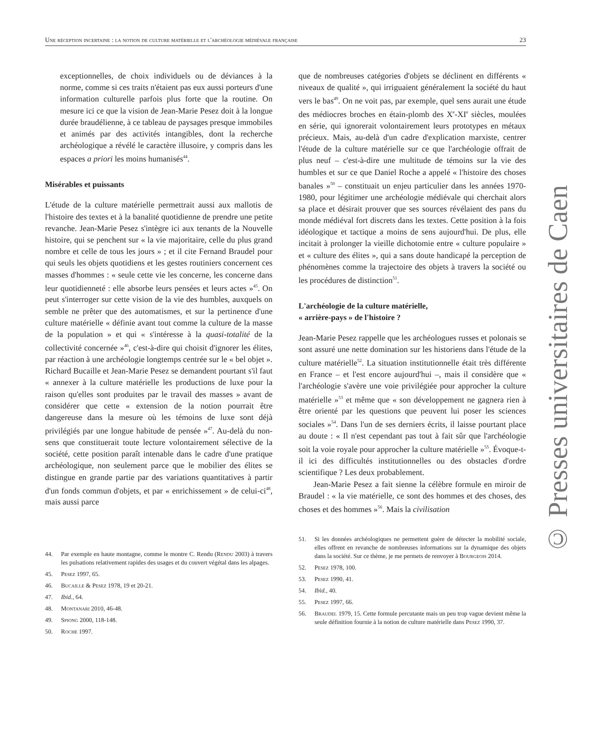Une réception incertaine : la notion de culture matérielle et l'archéologie médiévale française 23
exceptionnelles, de choix individuels ou de déviances à la norme, comme si ces traits n'étaient pas eux aussi porteurs d'une information culturelle parfois plus forte que la routine. On mesure ici ce que la vision de Jean-Marie Pesez doit à la longue durée braudélienne, à ce tableau de paysages presque immobiles et animés par des activités intangibles, dont la recherche archéologique a révélé le caractère illusoire, y compris dans les espaces a priori les moins humanisés<sup>44</sup>.
Misérables et puissants
L'étude de la culture matérielle permettrait aussi aux mallotis de l'histoire des textes et à la banalité quotidienne de prendre une petite revanche. Jean-Marie Pesez s'intègre ici aux tenants de la Nouvelle histoire, qui se penchent sur « la vie majoritaire, celle du plus grand nombre et celle de tous les jours » ; et il cite Fernand Braudel pour qui seuls les objets quotidiens et les gestes routiniers concernent ces masses d'hommes : « seule cette vie les concerne, les concerne dans leur quotidienneté : elle absorbe leurs pensées et leurs actes »<sup>45</sup>. On peut s'interroger sur cette vision de la vie des humbles, auxquels on semble ne prêter que des automatismes, et sur la pertinence d'une culture matérielle « définie avant tout comme la culture de la masse de la population » et qui « s'intéresse à la quasi-totalité de la collectivité concernée »<sup>46</sup>, c'est-à-dire qui choisit d'ignorer les élites, par réaction à une archéologie longtemps centrée sur le « bel objet ». Richard Bucaille et Jean-Marie Pesez se demandent pourtant s'il faut « annexer à la culture matérielle les productions de luxe pour la raison qu'elles sont produites par le travail des masses » avant de considérer que cette « extension de la notion pourrait être dangereuse dans la mesure où les témoins de luxe sont déjà privilégiés par une longue habitude de pensée »<sup>47</sup>. Au-delà du non-sens que constituerait toute lecture volontairement sélective de la société, cette position paraît intenable dans le cadre d'une pratique archéologique, non seulement parce que le mobilier des élites se distingue en grande partie par des variations quantitatives à partir d'un fonds commun d'objets, et par « enrichissement » de celui-ci<sup>48</sup>, mais aussi parce
44. Par exemple en haute montagne, comme le montre C. Rendu (Rendu 2003) à travers les pulsations relativement rapides des usages et du couvert végétal dans les alpages.
45. Pesez 1997, 65.
46. Bucaille & Pesez 1978, 19 et 20-21.
47. Ibid., 64.
48. Montanari 2010, 46-48.
49. Spiong 2000, 118-148.
50. Roche 1997.
que de nombreuses catégories d'objets se déclinent en différents « niveaux de qualité », qui irriguaient généralement la société du haut vers le bas<sup>49</sup>. On ne voit pas, par exemple, quel sens aurait une étude des médiocres broches en étain-plomb des X<sup>e</sup>-XI<sup>e</sup> siècles, moulées en série, qui ignorerait volontairement leurs prototypes en métaux précieux. Mais, au-delà d'un cadre d'explication marxiste, centrer l'étude de la culture matérielle sur ce que l'archéologie offrait de plus neuf – c'est-à-dire une multitude de témoins sur la vie des humbles et sur ce que Daniel Roche a appelé « l'histoire des choses banales »<sup>50</sup> – constituait un enjeu particulier dans les années 1970-1980, pour légitimer une archéologie médiévale qui cherchait alors sa place et désirait prouver que ses sources révélaient des pans du monde médiéval fort discrets dans les textes. Cette position à la fois idéologique et tactique a moins de sens aujourd'hui. De plus, elle incitait à prolonger la vieille dichotomie entre « culture populaire » et « culture des élites », qui a sans doute handicapé la perception de phénomènes comme la trajectoire des objets à travers la société ou les procédures de distinction<sup>51</sup>.
L'archéologie de la culture matérielle,
« arrière-pays » de l'histoire ?
Jean-Marie Pesez rappelle que les archéologues russes et polonais se sont assuré une nette domination sur les historiens dans l'étude de la culture matérielle<sup>52</sup>. La situation institutionnelle était très différente en France – et l'est encore aujourd'hui –, mais il considère que « l'archéologie s'avère une voie privilégiée pour approcher la culture matérielle »<sup>53</sup> et même que « son développement ne gagnera rien à être orienté par les questions que peuvent lui poser les sciences sociales »<sup>54</sup>. Dans l'un de ses derniers écrits, il laisse pourtant place au doute : « Il n'est cependant pas tout à fait sûr que l'archéologie soit la voie royale pour approcher la culture matérielle »<sup>55</sup>. Évoque-t-il ici des difficultés institutionnelles ou des obstacles d'ordre scientifique ? Les deux probablement.
Jean-Marie Pesez a fait sienne la célèbre formule en miroir de Braudel : « la vie matérielle, ce sont des hommes et des choses, des choses et des hommes »<sup>56</sup>. Mais la civilisation
51. Si les données archéologiques ne permettent guère de détecter la mobilité sociale, elles offrent en revanche de nombreuses informations sur la dynamique des objets dans la société. Sur ce thème, je me permets de renvoyer à Bourgeois 2014.
52. Pesez 1978, 100.
53. Pesez 1990, 41.
54. Ibid., 40.
55. Pesez 1997, 66.
56. Braudel 1979, 15. Cette formule percutante mais un peu trop vague devient même la seule définition fournie à la notion de culture matérielle dans Pesez 1990, 37.
© Presses universitaires de Caen